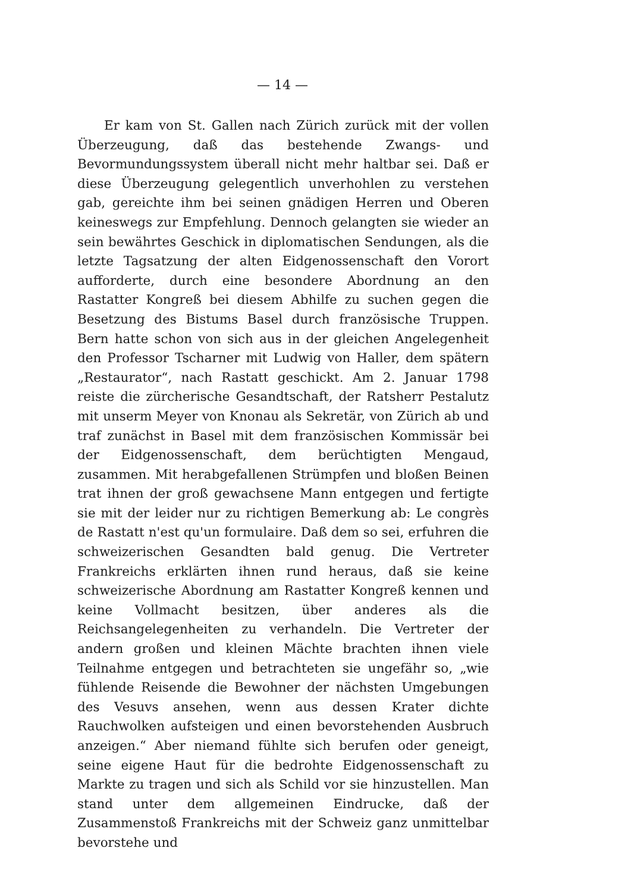— 14 —
Er kam von St. Gallen nach Zürich zurück mit der vollen Überzeugung, daß das bestehende Zwangs- und Bevormundungssystem überall nicht mehr haltbar sei. Daß er diese Überzeugung gelegentlich unverhohlen zu verstehen gab, gereichte ihm bei seinen gnädigen Herren und Oberen keineswegs zur Empfehlung. Dennoch gelangten sie wieder an sein bewährtes Geschick in diplomatischen Sendungen, als die letzte Tagsatzung der alten Eidgenossenschaft den Vorort aufforderte, durch eine besondere Abordnung an den Rastatter Kongreß bei diesem Abhilfe zu suchen gegen die Besetzung des Bistums Basel durch französische Truppen. Bern hatte schon von sich aus in der gleichen Angelegenheit den Professor Tscharner mit Ludwig von Haller, dem spätern „Restaurator“, nach Rastatt geschickt. Am 2. Januar 1798 reiste die zürcherische Gesandtschaft, der Ratsherr Pestalutz mit unserm Meyer von Knonau als Sekretär, von Zürich ab und traf zunächst in Basel mit dem französischen Kommissär bei der Eidgenossenschaft, dem berüchtigten Mengaud, zusammen. Mit herabgefallenen Strümpfen und bloßen Beinen trat ihnen der groß gewachsene Mann entgegen und fertigte sie mit der leider nur zu richtigen Bemerkung ab: Le congrès de Rastatt n'est qu'un formulaire. Daß dem so sei, erfuhren die schweizerischen Gesandten bald genug. Die Vertreter Frankreichs erklärten ihnen rund heraus, daß sie keine schweizerische Abordnung am Rastatter Kongreß kennen und keine Vollmacht besitzen, über anderes als die Reichsangelegenheiten zu verhandeln. Die Vertreter der andern großen und kleinen Mächte brachten ihnen viele Teilnahme entgegen und betrachteten sie ungefähr so, „wie fühlende Reisende die Bewohner der nächsten Umgebungen des Vesuvs ansehen, wenn aus dessen Krater dichte Rauchwolken aufsteigen und einen bevorstehenden Ausbruch anzeigen.“ Aber niemand fühlte sich berufen oder geneigt, seine eigene Haut für die bedrohte Eidgenossenschaft zu Markte zu tragen und sich als Schild vor sie hinzustellen. Man stand unter dem allgemeinen Eindrucke, daß der Zusammenstoß Frankreichs mit der Schweiz ganz unmittelbar bevorstehe und